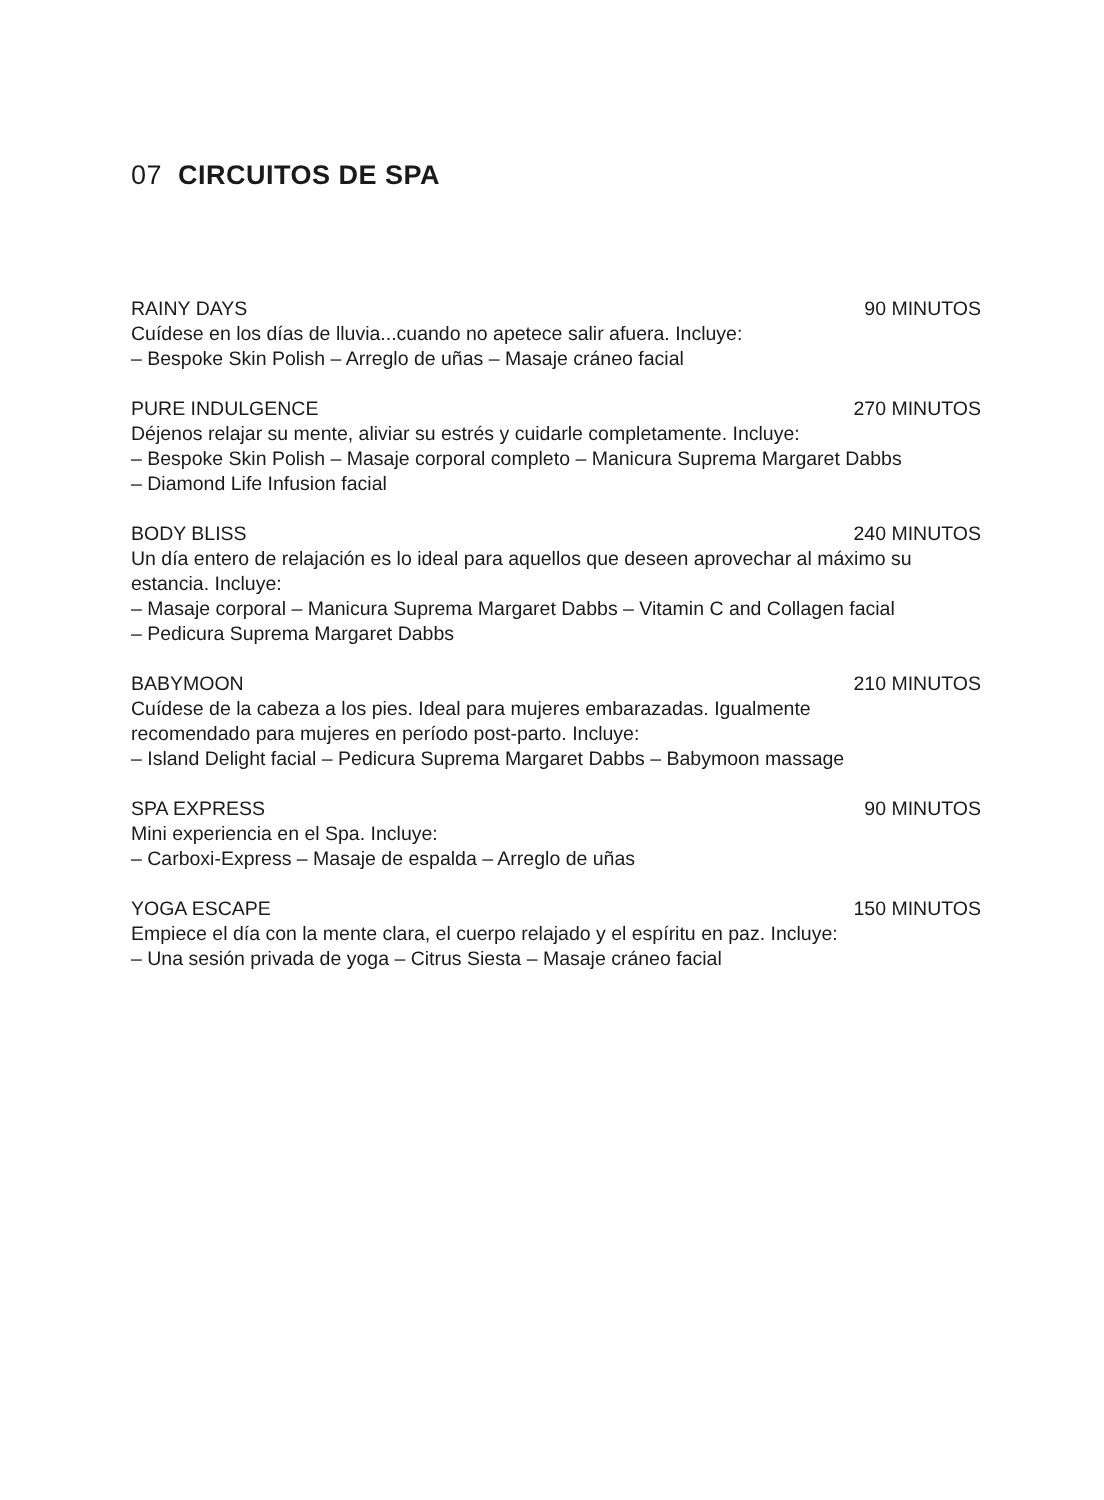07 CIRCUITOS DE SPA
RAINY DAYS 90 MINUTOS
Cuídese en los días de lluvia...cuando no apetece salir afuera. Incluye:
– Bespoke Skin Polish – Arreglo de uñas – Masaje cráneo facial
PURE INDULGENCE 270 MINUTOS
Déjenos relajar su mente, aliviar su estrés y cuidarle completamente. Incluye:
– Bespoke Skin Polish – Masaje corporal completo – Manicura Suprema Margaret Dabbs
– Diamond Life Infusion facial
BODY BLISS 240 MINUTOS
Un día entero de relajación es lo ideal para aquellos que deseen aprovechar al máximo su estancia. Incluye:
– Masaje corporal – Manicura Suprema Margaret Dabbs – Vitamin C and Collagen facial
– Pedicura Suprema Margaret Dabbs
BABYMOON 210 MINUTOS
Cuídese de la cabeza a los pies. Ideal para mujeres embarazadas. Igualmente
recomendado para mujeres en período post-parto. Incluye:
– Island Delight facial – Pedicura Suprema Margaret Dabbs – Babymoon massage
SPA EXPRESS 90 MINUTOS
Mini experiencia en el Spa. Incluye:
– Carboxi-Express – Masaje de espalda – Arreglo de uñas
YOGA ESCAPE 150 MINUTOS
Empiece el día con la mente clara, el cuerpo relajado y el espíritu en paz. Incluye:
– Una sesión privada de yoga – Citrus Siesta – Masaje cráneo facial